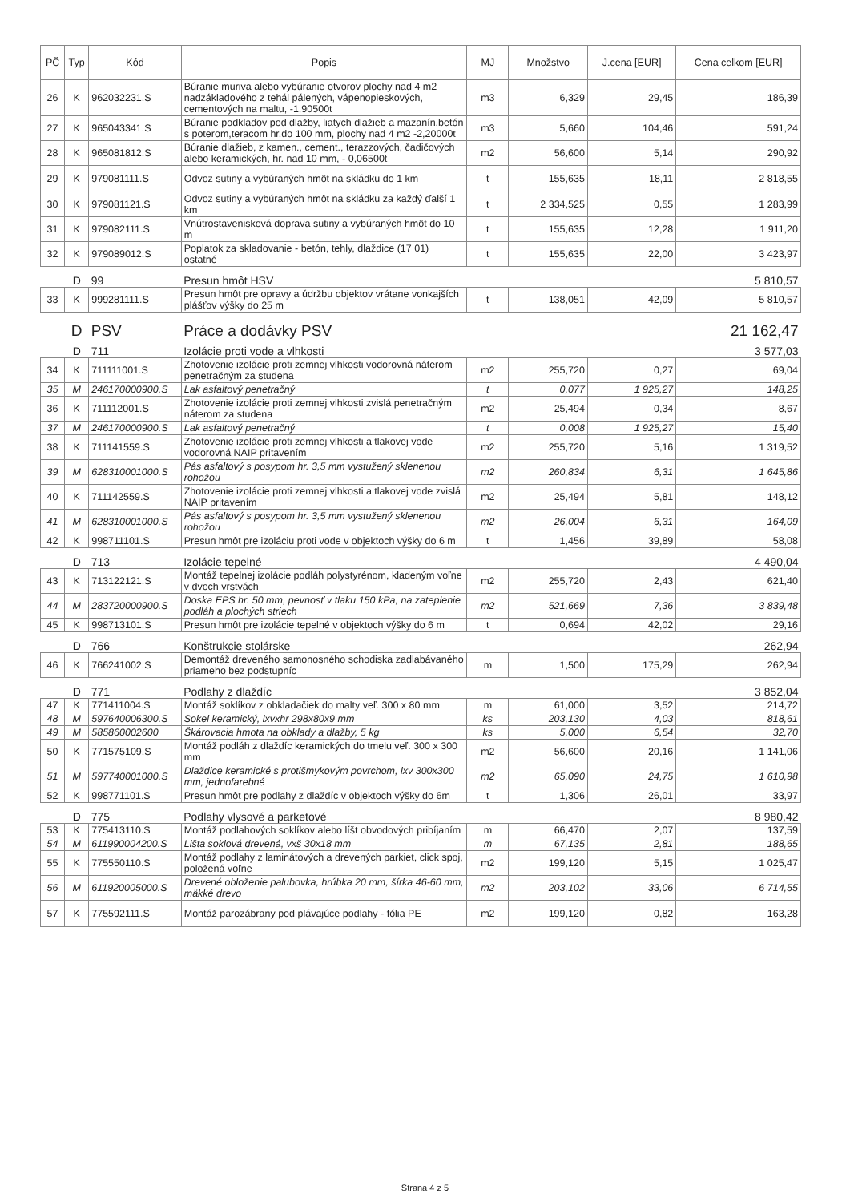| PČ | Typ | Kód | Popis | MJ | Množstvo | J.cena [EUR] | Cena celkom [EUR] |
| --- | --- | --- | --- | --- | --- | --- | --- |
| 26 | K | 962032231.S | Búranie muriva alebo vybúranie otvorov plochy nad 4 m2 nadzákladového z tehál pálených, vápenopieskových, cementových na maltu, -1,90500t | m3 | 6,329 | 29,45 | 186,39 |
| 27 | K | 965043341.S | Búranie podkladov pod dlažby, liatych dlažieb a mazanín,betón s poterom,teracom hr.do 100 mm, plochy nad 4 m2 -2,20000t | m3 | 5,660 | 104,46 | 591,24 |
| 28 | K | 965081812.S | Búranie dlažieb, z kamen., cement., terazzových, čadičových alebo keramických, hr. nad 10 mm, - 0,06500t | m2 | 56,600 | 5,14 | 290,92 |
| 29 | K | 979081111.S | Odvoz sutiny a vybúraných hmôt na skládku do 1 km | t | 155,635 | 18,11 | 2 818,55 |
| 30 | K | 979081121.S | Odvoz sutiny a vybúraných hmôt na skládku za každý ďalší 1 km | t | 2 334,525 | 0,55 | 1 283,99 |
| 31 | K | 979082111.S | Vnútrostavenisková doprava sutiny a vybúraných hmôt do 10 m | t | 155,635 | 12,28 | 1 911,20 |
| 32 | K | 979089012.S | Poplatok za skladovanie - betón, tehly, dlaždice (17 01) ostatné | t | 155,635 | 22,00 | 3 423,97 |
| | D | 99 | Presun hmôt HSV | | | | 5 810,57 |
| 33 | K | 999281111.S | Presun hmôt pre opravy a údržbu objektov vrátane vonkajších plášťov výšky do 25 m | t | 138,051 | 42,09 | 5 810,57 |
| | D | PSV | Práce a dodávky PSV | | | | 21 162,47 |
| | D | 711 | Izolácie proti vode a vlhkosti | | | | 3 577,03 |
| 34 | K | 711111001.S | Zhotovenie izolácie proti zemnej vlhkosti vodorovná náterom penetračným za studena | m2 | 255,720 | 0,27 | 69,04 |
| 35 | M | 246170000900.S | Lak asfaltový penetračný | t | 0,077 | 1 925,27 | 148,25 |
| 36 | K | 711112001.S | Zhotovenie izolácie proti zemnej vlhkosti zvislá penetračným náterom za studena | m2 | 25,494 | 0,34 | 8,67 |
| 37 | M | 246170000900.S | Lak asfaltový penetračný | t | 0,008 | 1 925,27 | 15,40 |
| 38 | K | 711141559.S | Zhotovenie izolácie proti zemnej vlhkosti a tlakovej vode vodorovná NAIP pritavením | m2 | 255,720 | 5,16 | 1 319,52 |
| 39 | M | 628310001000.S | Pás asfaltový s posypom hr. 3,5 mm vystužený sklenenou rohožou | m2 | 260,834 | 6,31 | 1 645,86 |
| 40 | K | 711142559.S | Zhotovenie izolácie proti zemnej vlhkosti a tlakovej vode zvislá NAIP pritavením | m2 | 25,494 | 5,81 | 148,12 |
| 41 | M | 628310001000.S | Pás asfaltový s posypom hr. 3,5 mm vystužený sklenenou rohožou | m2 | 26,004 | 6,31 | 164,09 |
| 42 | K | 998711101.S | Presun hmôt pre izoláciu proti vode v objektoch výšky do 6 m | t | 1,456 | 39,89 | 58,08 |
| | D | 713 | Izolácie tepelné | | | | 4 490,04 |
| 43 | K | 713122121.S | Montáž tepelnej izolácie podláh polystyrénom, kladeným voľne v dvoch vrstvách | m2 | 255,720 | 2,43 | 621,40 |
| 44 | M | 283720000900.S | Doska EPS hr. 50 mm, pevnosť v tlaku 150 kPa, na zateplenie podláh a plochých striech | m2 | 521,669 | 7,36 | 3 839,48 |
| 45 | K | 998713101.S | Presun hmôt pre izolácie tepelné v objektoch výšky do 6 m | t | 0,694 | 42,02 | 29,16 |
| | D | 766 | Konštrukcie stolárske | | | | 262,94 |
| 46 | K | 766241002.S | Demontáž dreveného samonosného schodiska zadlabávaného priameho bez podstupníc | m | 1,500 | 175,29 | 262,94 |
| | D | 771 | Podlahy z dlaždíc | | | | 3 852,04 |
| 47 | K | 771411004.S | Montáž soklíkov z obkladačiek do malty veľ. 300 x 80 mm | m | 61,000 | 3,52 | 214,72 |
| 48 | M | 597640006300.S | Sokel keramický, lxvxhr 298x80x9 mm | ks | 203,130 | 4,03 | 818,61 |
| 49 | M | 585860002600 | Škárovacia hmota na obklady a dlažby, 5 kg | ks | 5,000 | 6,54 | 32,70 |
| 50 | K | 771575109.S | Montáž podláh z dlaždíc keramických do tmelu veľ. 300 x 300 mm | m2 | 56,600 | 20,16 | 1 141,06 |
| 51 | M | 597740001000.S | Dlaždice keramické s protišmykovým povrchom, lxv 300x300 mm, jednofarebné | m2 | 65,090 | 24,75 | 1 610,98 |
| 52 | K | 998771101.S | Presun hmôt pre podlahy z dlaždíc v objektoch výšky do 6m | t | 1,306 | 26,01 | 33,97 |
| | D | 775 | Podlahy vlysové a parketové | | | | 8 980,42 |
| 53 | K | 775413110.S | Montáž podlahových soklíkov alebo líšt obvodových pribíjaním | m | 66,470 | 2,07 | 137,59 |
| 54 | M | 611990004200.S | Lišta soklová drevená, vxš 30x18 mm | m | 67,135 | 2,81 | 188,65 |
| 55 | K | 775550110.S | Montáž podlahy z laminátových a drevených parkiet, click spoj, položená voľne | m2 | 199,120 | 5,15 | 1 025,47 |
| 56 | M | 611920005000.S | Drevené obloženie palubovka, hrúbka 20 mm, šírka 46-60 mm, mäkké drevo | m2 | 203,102 | 33,06 | 6 714,55 |
| 57 | K | 775592111.S | Montáž parozábrany pod plávajúce podlahy - fólia PE | m2 | 199,120 | 0,82 | 163,28 |
Strana 4 z 5